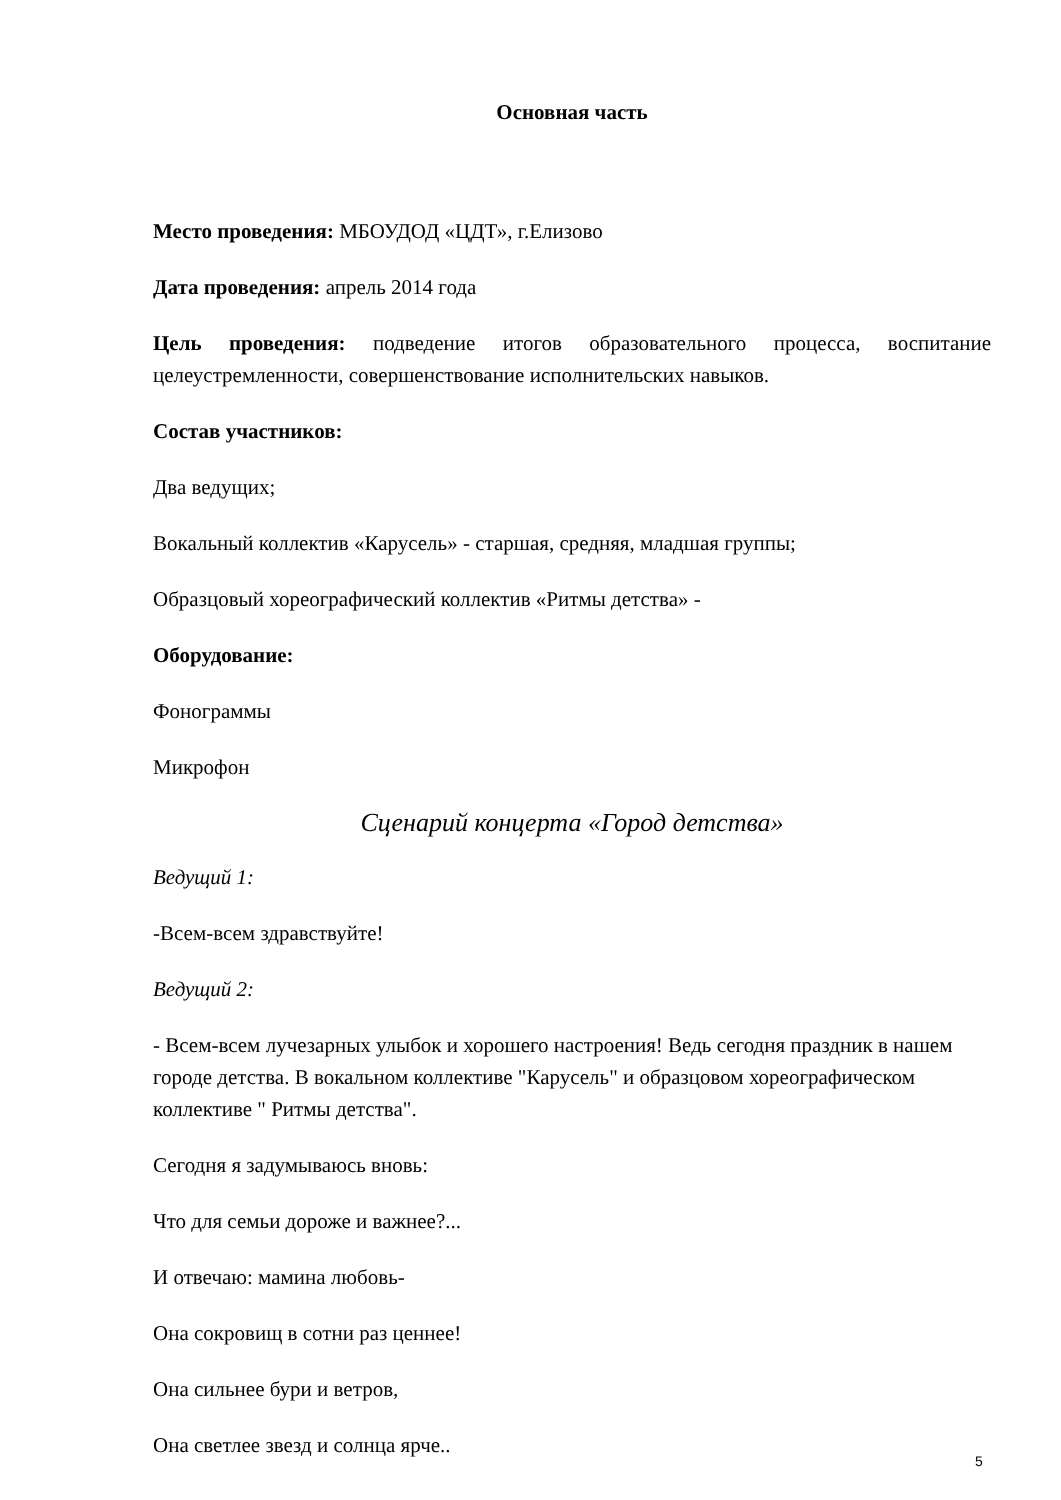Основная часть
Место проведения: МБОУДОД «ЦДТ», г.Елизово
Дата проведения: апрель 2014 года
Цель проведения: подведение итогов образовательного процесса, воспитание целеустремленности, совершенствование исполнительских навыков.
Состав участников:
Два ведущих;
Вокальный коллектив «Карусель» - старшая, средняя, младшая группы;
Образцовый хореографический коллектив «Ритмы детства» -
Оборудование:
Фонограммы
Микрофон
Сценарий концерта «Город детства»
Ведущий 1:
-Всем-всем здравствуйте!
Ведущий 2:
- Всем-всем лучезарных улыбок и хорошего настроения! Ведь сегодня праздник в нашем городе детства. В вокальном коллективе "Карусель" и образцовом хореографическом коллективе " Ритмы детства".
Сегодня я задумываюсь вновь:
Что для семьи дороже и важнее?...
И отвечаю: мамина любовь-
Она сокровищ в сотни раз ценнее!
Она сильнее бури и ветров,
Она светлее звезд и солнца ярче..
5